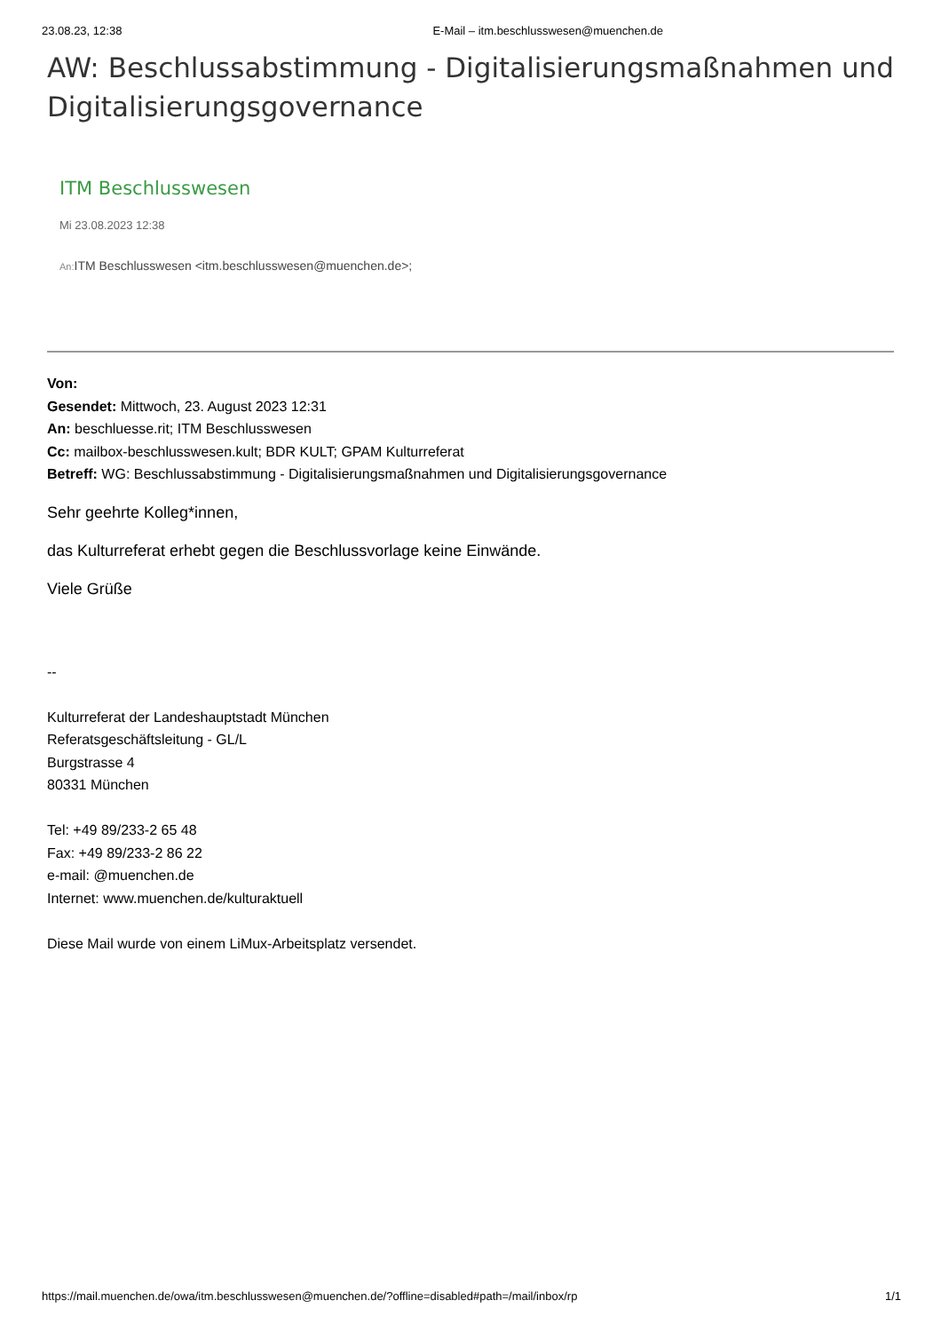23.08.23, 12:38 E-Mail – itm.beschlusswesen@muenchen.de
AW: Beschlussabstimmung - Digitalisierungsmaßnahmen und Digitalisierungsgovernance
ITM Beschlusswesen
Mi 23.08.2023 12:38
An: ITM Beschlusswesen <itm.beschlusswesen@muenchen.de>;
Von:
Gesendet: Mittwoch, 23. August 2023 12:31
An: beschluesse.rit; ITM Beschlusswesen
Cc: mailbox-beschlusswesen.kult; BDR KULT; GPAM Kulturreferat
Betreff: WG: Beschlussabstimmung - Digitalisierungsmaßnahmen und Digitalisierungsgovernance
Sehr geehrte Kolleg*innen,
das Kulturreferat erhebt gegen die Beschlussvorlage keine Einwände.
Viele Grüße
--
Kulturreferat der Landeshauptstadt München
Referatsgeschäftsleitung - GL/L
Burgstrasse 4
80331 München
Tel: +49 89/233-2 65 48
Fax: +49 89/233-2 86 22
e-mail: @muenchen.de
Internet: www.muenchen.de/kulturaktuell
Diese Mail wurde von einem LiMux-Arbeitsplatz versendet.
https://mail.muenchen.de/owa/itm.beschlusswesen@muenchen.de/?offline=disabled#path=/mail/inbox/rp 1/1